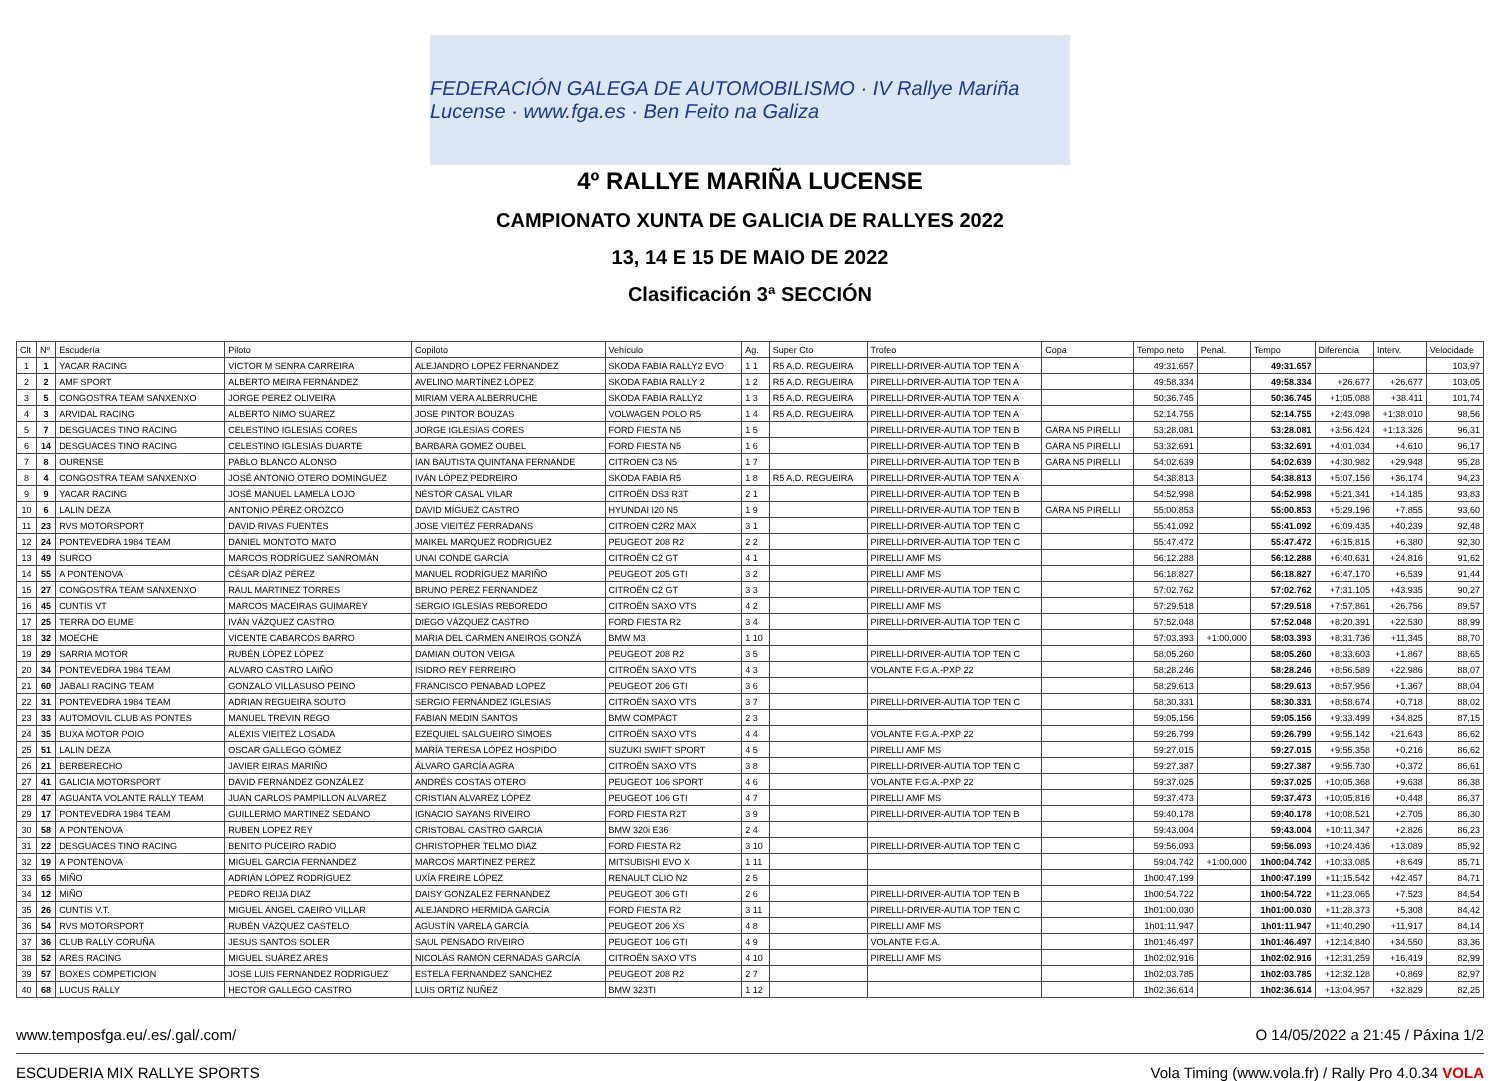FEDERACIÓN GALEGA DE AUTOMOBILISMO · IV Rallye Mariña Lucense · www.fga.es · Ben Feito na Galiza
4º RALLYE MARIÑA LUCENSE
CAMPIONATO XUNTA DE GALICIA DE RALLYES 2022
13, 14 E 15 DE MAIO DE 2022
Clasificación 3ª SECCIÓN
| Clt | Nº | Escudería | Piloto | Copiloto | Vehículo | Ag. | Super Cto | Trofeo | Copa | Tempo neto | Penal. | Tempo | Diferencia | Interv. | Velocidade |
| --- | --- | --- | --- | --- | --- | --- | --- | --- | --- | --- | --- | --- | --- | --- | --- |
| 1 | 1 | YACAR RACING | VICTOR M SENRA CARREIRA | ALEJANDRO LOPEZ FERNANDEZ | SKODA FABIA RALLY2 EVO | 1 1 | R5 A.D. REGUEIRA | PIRELLI-DRIVER-AUTIA TOP TEN A | | 49:31.657 | | 49:31.657 | | | 103,97 |
| 2 | 2 | AMF SPORT | ALBERTO MEIRA FERNÁNDEZ | AVELINO MARTÍNEZ LÓPEZ | SKODA FABIA RALLY 2 | 1 2 | R5 A.D. REGUEIRA | PIRELLI-DRIVER-AUTIA TOP TEN A | | 49:58.334 | | 49:58.334 | +26.677 | +26.677 | 103,05 |
| 3 | 5 | CONGOSTRA TEAM SANXENXO | JORGE PEREZ OLIVEIRA | MIRIAM VERA ALBERRUCHE | SKODA FABIA RALLY2 | 1 3 | R5 A.D. REGUEIRA | PIRELLI-DRIVER-AUTIA TOP TEN A | | 50:36.745 | | 50:36.745 | +1:05.088 | +38.411 | 101,74 |
| 4 | 3 | ARVIDAL RACING | ALBERTO NIMO SUAREZ | JOSE PINTOR BOUZAS | VOLWAGEN POLO R5 | 1 4 | R5 A.D. REGUEIRA | PIRELLI-DRIVER-AUTIA TOP TEN A | | 52:14.755 | | 52:14.755 | +2:43.098 | +1:38.010 | 98,56 |
| 5 | 7 | DESGUACES TINO RACING | CELESTINO IGLESIAS CORES | JORGE IGLESIAS CORES | FORD FIESTA N5 | 1 5 | | PIRELLI-DRIVER-AUTIA TOP TEN B | GARA N5 PIRELLI | 53:28.081 | | 53:28.081 | +3:56.424 | +1:13.326 | 96,31 |
| 6 | 14 | DESGUACES TINO RACING | CELESTINO IGLESIAS DUARTE | BARBARA GOMEZ OUBEL | FORD FIESTA N5 | 1 6 | | PIRELLI-DRIVER-AUTIA TOP TEN B | GARA N5 PIRELLI | 53:32.691 | | 53:32.691 | +4:01.034 | +4.610 | 96,17 |
| 7 | 8 | OURENSE | PABLO BLANCO ALONSO | IAN BAUTISTA QUINTANA FERNANDE | CITROEN C3 N5 | 1 7 | | PIRELLI-DRIVER-AUTIA TOP TEN B | GARA N5 PIRELLI | 54:02.639 | | 54:02.639 | +4:30.982 | +29.948 | 95,28 |
| 8 | 4 | CONGOSTRA TEAM SANXENXO | JOSÉ ANTONIO OTERO DOMINGUEZ | IVÁN LÓPEZ PEDREIRO | SKODA FABIA R5 | 1 8 | R5 A.D. REGUEIRA | PIRELLI-DRIVER-AUTIA TOP TEN A | | 54:38.813 | | 54:38.813 | +5:07.156 | +36.174 | 94,23 |
| 9 | 9 | YACAR RACING | JOSÉ MANUEL LAMELA LOJO | NÉSTOR CASAL VILAR | CITROËN DS3 R3T | 2 1 | | PIRELLI-DRIVER-AUTIA TOP TEN B | | 54:52.998 | | 54:52.998 | +5:21.341 | +14.185 | 93,83 |
| 10 | 6 | LALIN DEZA | ANTONIO PÉREZ OROZCO | DAVID MÍGUEZ CASTRO | HYUNDAI I20 N5 | 1 9 | | PIRELLI-DRIVER-AUTIA TOP TEN B | GARA N5 PIRELLI | 55:00.853 | | 55:00.853 | +5:29.196 | +7.855 | 93,60 |
| 11 | 23 | RVS MOTORSPORT | DAVID RIVAS FUENTES | JOSE VIEITEZ FERRADANS | CITROEN C2R2 MAX | 3 1 | | PIRELLI-DRIVER-AUTIA TOP TEN C | | 55:41.092 | | 55:41.092 | +6:09.435 | +40.239 | 92,48 |
| 12 | 24 | PONTEVEDRA 1984 TEAM | DANIEL MONTOTO MATO | MAIKEL MARQUEZ RODRIGUEZ | PEUGEOT 208 R2 | 2 2 | | PIRELLI-DRIVER-AUTIA TOP TEN C | | 55:47.472 | | 55:47.472 | +6:15.815 | +6.380 | 92,30 |
| 13 | 49 | SURCO | MARCOS RODRÍGUEZ SANROMÁN | UNAI CONDE GARCÍA | CITROËN C2 GT | 4 1 | | PIRELLI AMF MS | | 56:12.288 | | 56:12.288 | +6:40.631 | +24.816 | 91,62 |
| 14 | 55 | A PONTENOVA | CÉSAR DÍAZ PÉREZ | MANUEL RODRÍGUEZ MARIÑO | PEUGEOT 205 GTI | 3 2 | | PIRELLI AMF MS | | 56:18.827 | | 56:18.827 | +6:47.170 | +6.539 | 91,44 |
| 15 | 27 | CONGOSTRA TEAM SANXENXO | RAUL MARTINEZ TORRES | BRUNO PEREZ FERNANDEZ | CITROËN C2 GT | 3 3 | | PIRELLI-DRIVER-AUTIA TOP TEN C | | 57:02.762 | | 57:02.762 | +7:31.105 | +43.935 | 90,27 |
| 16 | 45 | CUNTIS VT | MARCOS MACEIRAS GUIMAREY | SERGIO IGLESIAS REBOREDO | CITROËN SAXO VTS | 4 2 | | PIRELLI AMF MS | | 57:29.518 | | 57:29.518 | +7:57.861 | +26.756 | 89,57 |
| 17 | 25 | TERRA DO EUME | IVÁN VÁZQUEZ CASTRO | DIEGO VÁZQUEZ CASTRO | FORD FIESTA R2 | 3 4 | | PIRELLI-DRIVER-AUTIA TOP TEN C | | 57:52.048 | | 57:52.048 | +8:20.391 | +22.530 | 88,99 |
| 18 | 32 | MOECHE | VICENTE CABARCOS BARRO | MARIA DEL CARMEN ANEIROS GONZÁ | BMW M3 | 1 10 | | | | 57:03.393 | +1:00.000 | 58:03.393 | +8:31.736 | +11.345 | 88,70 |
| 19 | 29 | SARRIA MOTOR | RUBÉN LÓPEZ LÓPEZ | DAMIAN OUTON VEIGA | PEUGEOT 208 R2 | 3 5 | | PIRELLI-DRIVER-AUTIA TOP TEN C | | 58:05.260 | | 58:05.260 | +8:33.603 | +1.867 | 88,65 |
| 20 | 34 | PONTEVEDRA 1984 TEAM | ALVARO CASTRO LAIÑO | ISIDRO REY FERREIRO | CITROËN SAXO VTS | 4 3 | | VOLANTE F.G.A.-PXP 22 | | 58:28.246 | | 58:28.246 | +8:56.589 | +22.986 | 88,07 |
| 21 | 60 | JABALI RACING TEAM | GONZALO VILLASUSO PEINO | FRANCISCO PENABAD LOPEZ | PEUGEOT 206 GTI | 3 6 | | | | 58:29.613 | | 58:29.613 | +8:57.956 | +1.367 | 88,04 |
| 22 | 31 | PONTEVEDRA 1984 TEAM | ADRIAN REGUEIRA SOUTO | SERGIO FERNÁNDEZ IGLESIAS | CITROËN SAXO VTS | 3 7 | | PIRELLI-DRIVER-AUTIA TOP TEN C | | 58:30.331 | | 58:30.331 | +8:58.674 | +0.718 | 88,02 |
| 23 | 33 | AUTOMOVIL CLUB AS PONTES | MANUEL TREVIN REGO | FABIAN MEDIN SANTOS | BMW COMPACT | 2 3 | | | | 59:05.156 | | 59:05.156 | +9:33.499 | +34.825 | 87,15 |
| 24 | 35 | BUXA MOTOR POIO | ALEXIS VIEITEZ LOSADA | EZEQUIEL SALGUEIRO SIMOES | CITROËN SAXO VTS | 4 4 | | VOLANTE F.G.A.-PXP 22 | | 59:26.799 | | 59:26.799 | +9:55.142 | +21.643 | 86,62 |
| 25 | 51 | LALIN DEZA | OSCAR GALLEGO GÓMEZ | MARÍA TERESA LÓPEZ HOSPIDO | SUZUKI SWIFT SPORT | 4 5 | | PIRELLI AMF MS | | 59:27.015 | | 59:27.015 | +9:55.358 | +0.216 | 86,62 |
| 26 | 21 | BERBERECHO | JAVIER EIRAS MARIÑO | ÁLVARO GARCÍA AGRA | CITROËN SAXO VTS | 3 8 | | PIRELLI-DRIVER-AUTIA TOP TEN C | | 59:27.387 | | 59:27.387 | +9:55.730 | +0.372 | 86,61 |
| 27 | 41 | GALICIA MOTORSPORT | DAVID FERNÁNDEZ GONZÁLEZ | ANDRÉS COSTAS OTERO | PEUGEOT 106 SPORT | 4 6 | | VOLANTE F.G.A.-PXP 22 | | 59:37.025 | | 59:37.025 | +10:05.368 | +9.638 | 86,38 |
| 28 | 47 | AGUANTA VOLANTE RALLY TEAM | JUAN CARLOS PAMPILLON ALVAREZ | CRISTIAN ALVAREZ LÓPEZ | PEUGEOT 106 GTI | 4 7 | | PIRELLI AMF MS | | 59:37.473 | | 59:37.473 | +10:05.816 | +0.448 | 86,37 |
| 29 | 17 | PONTEVEDRA 1984 TEAM | GUILLERMO MARTINEZ SEDANO | IGNACIO SAYANS RIVEIRO | FORD FIESTA R2T | 3 9 | | PIRELLI-DRIVER-AUTIA TOP TEN B | | 59:40.178 | | 59:40.178 | +10:08.521 | +2.705 | 86,30 |
| 30 | 58 | A PONTENOVA | RUBEN LOPEZ REY | CRISTOBAL CASTRO GARCIA | BMW 320i E36 | 2 4 | | | | 59:43.004 | | 59:43.004 | +10:11.347 | +2.826 | 86,23 |
| 31 | 22 | DESGUACES TINO RACING | BENITO PUCEIRO RADIO | CHRISTOPHER TELMO DIAZ | FORD FIESTA R2 | 3 10 | | PIRELLI-DRIVER-AUTIA TOP TEN C | | 59:56.093 | | 59:56.093 | +10:24.436 | +13.089 | 85,92 |
| 32 | 19 | A PONTENOVA | MIGUEL GARCIA FERNANDEZ | MARCOS MARTINEZ PEREZ | MITSUBISHI EVO X | 1 11 | | | | 59:04.742 | +1:00.000 | 1h00:04.742 | +10:33.085 | +8.649 | 85,71 |
| 33 | 65 | MIÑO | ADRIÁN LÓPEZ RODRÍGUEZ | UXÍA FREIRE LÓPEZ | RENAULT CLIO N2 | 2 5 | | | | 1h00:47.199 | | 1h00:47.199 | +11:15.542 | +42.457 | 84,71 |
| 34 | 12 | MIÑO | PEDRO REIJA DIAZ | DAISY GONZALEZ FERNANDEZ | PEUGEOT 306 GTI | 2 6 | | PIRELLI-DRIVER-AUTIA TOP TEN B | | 1h00:54.722 | | 1h00:54.722 | +11:23.065 | +7.523 | 84,54 |
| 35 | 26 | CUNTIS V.T. | MIGUEL ÁNGEL CAEIRO VILLAR | ALEJANDRO HERMIDA GARCÍA | FORD FIESTA R2 | 3 11 | | PIRELLI-DRIVER-AUTIA TOP TEN C | | 1h01:00.030 | | 1h01:00.030 | +11:28.373 | +5.308 | 84,42 |
| 36 | 54 | RVS MOTORSPORT | RUBÉN VÁZQUEZ CASTELO | AGUSTÍN VARELA GARCÍA | PEUGEOT 206 XS | 4 8 | | PIRELLI AMF MS | | 1h01:11.947 | | 1h01:11.947 | +11:40.290 | +11.917 | 84,14 |
| 37 | 36 | CLUB RALLY CORUÑA | JESUS SANTOS SOLER | SAUL PENSADO RIVEIRO | PEUGEOT 106 GTI | 4 9 | | VOLANTE F.G.A. | | 1h01:46.497 | | 1h01:46.497 | +12:14.840 | +34.550 | 83,36 |
| 38 | 52 | ARES RACING | MIGUEL SUÁREZ ARES | NICOLÁS RAMÓN CERNADAS GARCÍA | CITROËN SAXO VTS | 4 10 | | PIRELLI AMF MS | | 1h02:02.916 | | 1h02:02.916 | +12:31.259 | +16.419 | 82,99 |
| 39 | 57 | BOXES COMPETICION | JOSE LUIS FERNANDEZ RODRIGUEZ | ESTELA FERNANDEZ SANCHEZ | PEUGEOT 208 R2 | 2 7 | | | | 1h02:03.785 | | 1h02:03.785 | +12:32.128 | +0.869 | 82,97 |
| 40 | 68 | LUCUS RALLY | HECTOR GALLEGO CASTRO | LUIS ORTIZ NUÑEZ | BMW 323TI | 1 12 | | | | 1h02:36.614 | | 1h02:36.614 | +13:04.957 | +32.829 | 82,25 |
www.temposfga.eu/.es/.gal/.com/ O 14/05/2022 a 21:45 / Páxina 1/2
ESCUDERIA MIX RALLYE SPORTS Vola Timing (www.vola.fr) / Rally Pro 4.0.34 VOLA